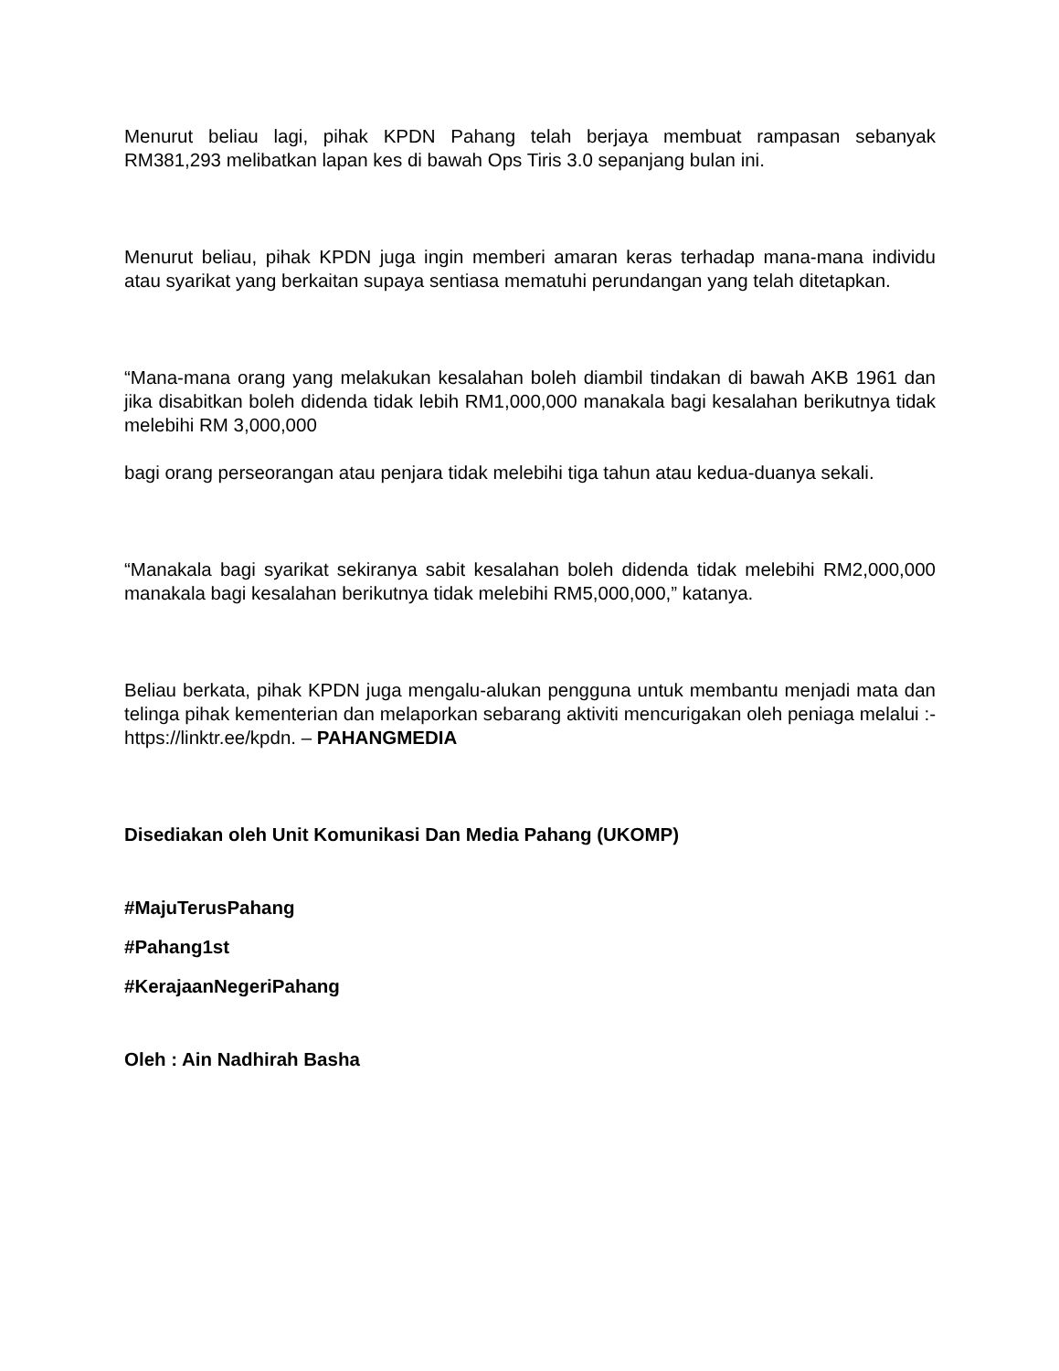Menurut beliau lagi, pihak KPDN Pahang telah berjaya membuat rampasan sebanyak RM381,293 melibatkan lapan kes di bawah Ops Tiris 3.0 sepanjang bulan ini.
Menurut beliau, pihak KPDN juga ingin memberi amaran keras terhadap mana-mana individu atau syarikat yang berkaitan supaya sentiasa mematuhi perundangan yang telah ditetapkan.
“Mana-mana orang yang melakukan kesalahan boleh diambil tindakan di bawah AKB 1961 dan jika disabitkan boleh didenda tidak lebih RM1,000,000 manakala bagi kesalahan berikutnya tidak melebihi RM 3,000,000
bagi orang perseorangan atau penjara tidak melebihi tiga tahun atau kedua-duanya sekali.
“Manakala bagi syarikat sekiranya sabit kesalahan boleh didenda tidak melebihi RM2,000,000 manakala bagi kesalahan berikutnya tidak melebihi RM5,000,000,” katanya.
Beliau berkata, pihak KPDN juga mengalu-alukan pengguna untuk membantu menjadi mata dan telinga pihak kementerian dan melaporkan sebarang aktiviti mencurigakan oleh peniaga melalui :- https://linktr.ee/kpdn. – PAHANGMEDIA
Disediakan oleh Unit Komunikasi Dan Media Pahang (UKOMP)
#MajuTerusPahang
#Pahang1st
#KerajaanNegeriPahang
Oleh : Ain Nadhirah Basha